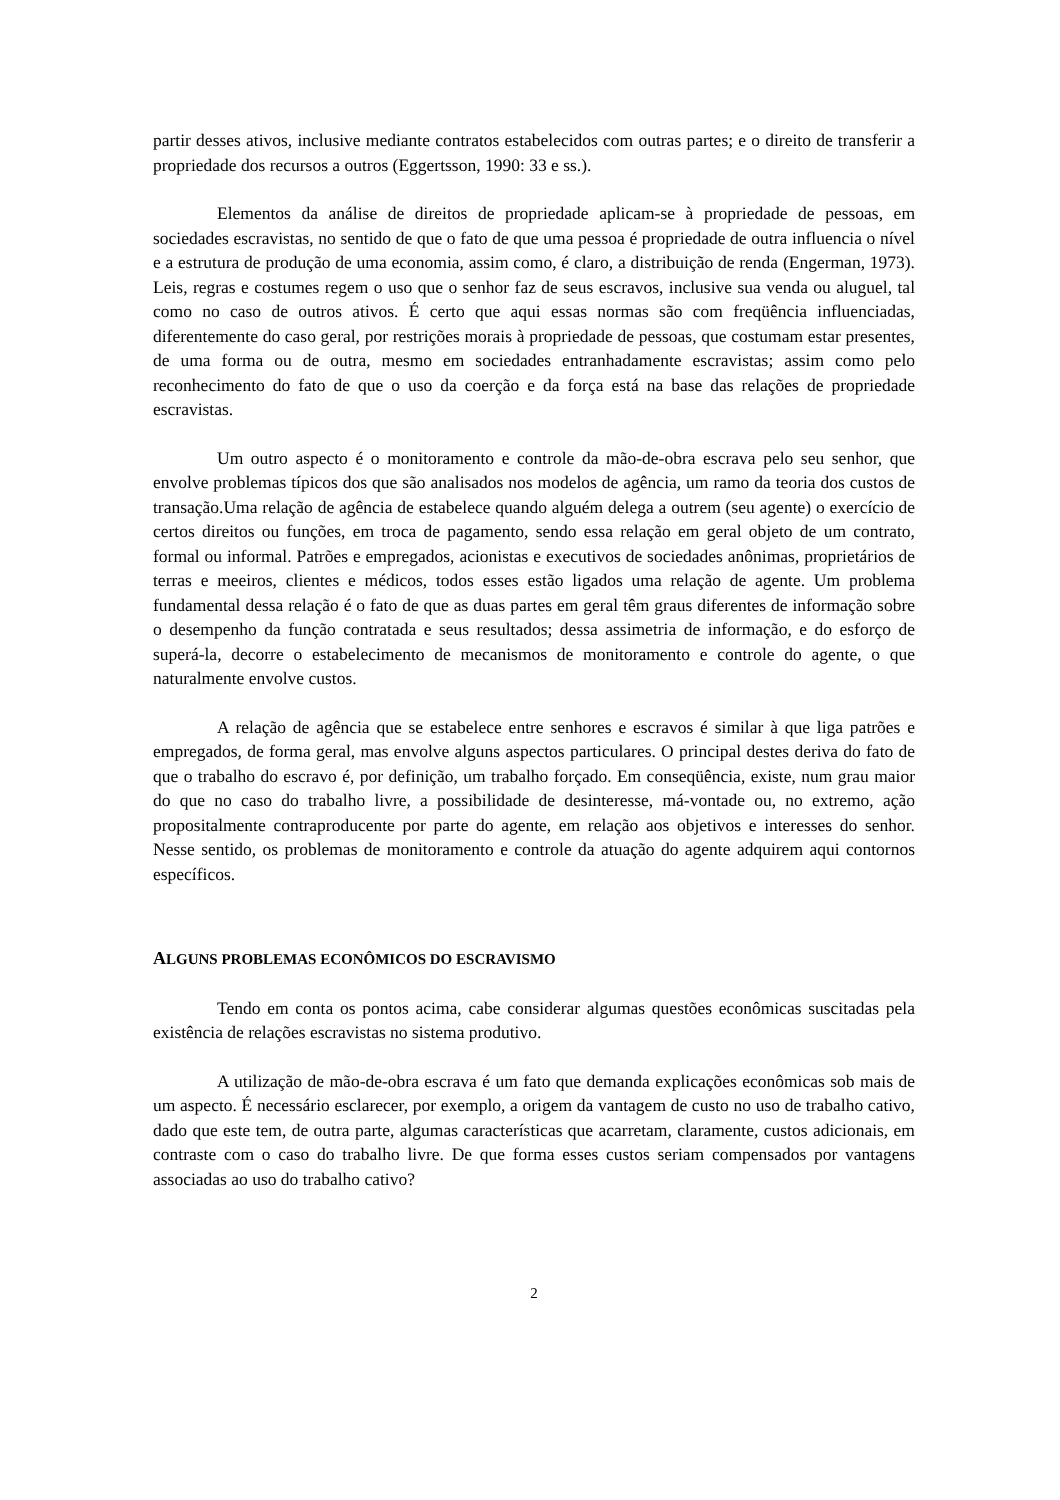partir desses ativos, inclusive mediante contratos estabelecidos com outras partes; e o direito de transferir a propriedade dos recursos a outros (Eggertsson, 1990: 33 e ss.).
Elementos da análise de direitos de propriedade aplicam-se à propriedade de pessoas, em sociedades escravistas, no sentido de que o fato de que uma pessoa é propriedade de outra influencia o nível e a estrutura de produção de uma economia, assim como, é claro, a distribuição de renda (Engerman, 1973). Leis, regras e costumes regem o uso que o senhor faz de seus escravos, inclusive sua venda ou aluguel, tal como no caso de outros ativos. É certo que aqui essas normas são com freqüência influenciadas, diferentemente do caso geral, por restrições morais à propriedade de pessoas, que costumam estar presentes, de uma forma ou de outra, mesmo em sociedades entranhadamente escravistas; assim como pelo reconhecimento do fato de que o uso da coerção e da força está na base das relações de propriedade escravistas.
Um outro aspecto é o monitoramento e controle da mão-de-obra escrava pelo seu senhor, que envolve problemas típicos dos que são analisados nos modelos de agência, um ramo da teoria dos custos de transação.Uma relação de agência de estabelece quando alguém delega a outrem (seu agente) o exercício de certos direitos ou funções, em troca de pagamento, sendo essa relação em geral objeto de um contrato, formal ou informal. Patrões e empregados, acionistas e executivos de sociedades anônimas, proprietários de terras e meeiros, clientes e médicos, todos esses estão ligados uma relação de agente. Um problema fundamental dessa relação é o fato de que as duas partes em geral têm graus diferentes de informação sobre o desempenho da função contratada e seus resultados; dessa assimetria de informação, e do esforço de superá-la, decorre o estabelecimento de mecanismos de monitoramento e controle do agente, o que naturalmente envolve custos.
A relação de agência que se estabelece entre senhores e escravos é similar à que liga patrões e empregados, de forma geral, mas envolve alguns aspectos particulares. O principal destes deriva do fato de que o trabalho do escravo é, por definição, um trabalho forçado. Em conseqüência, existe, num grau maior do que no caso do trabalho livre, a possibilidade de desinteresse, má-vontade ou, no extremo, ação propositalmente contraproducente por parte do agente, em relação aos objetivos e interesses do senhor. Nesse sentido, os problemas de monitoramento e controle da atuação do agente adquirem aqui contornos específicos.
ALGUNS PROBLEMAS ECONÔMICOS DO ESCRAVISMO
Tendo em conta os pontos acima, cabe considerar algumas questões econômicas suscitadas pela existência de relações escravistas no sistema produtivo.
A utilização de mão-de-obra escrava é um fato que demanda explicações econômicas sob mais de um aspecto. É necessário esclarecer, por exemplo, a origem da vantagem de custo no uso de trabalho cativo, dado que este tem, de outra parte, algumas características que acarretam, claramente, custos adicionais, em contraste com o caso do trabalho livre. De que forma esses custos seriam compensados por vantagens associadas ao uso do trabalho cativo?
2